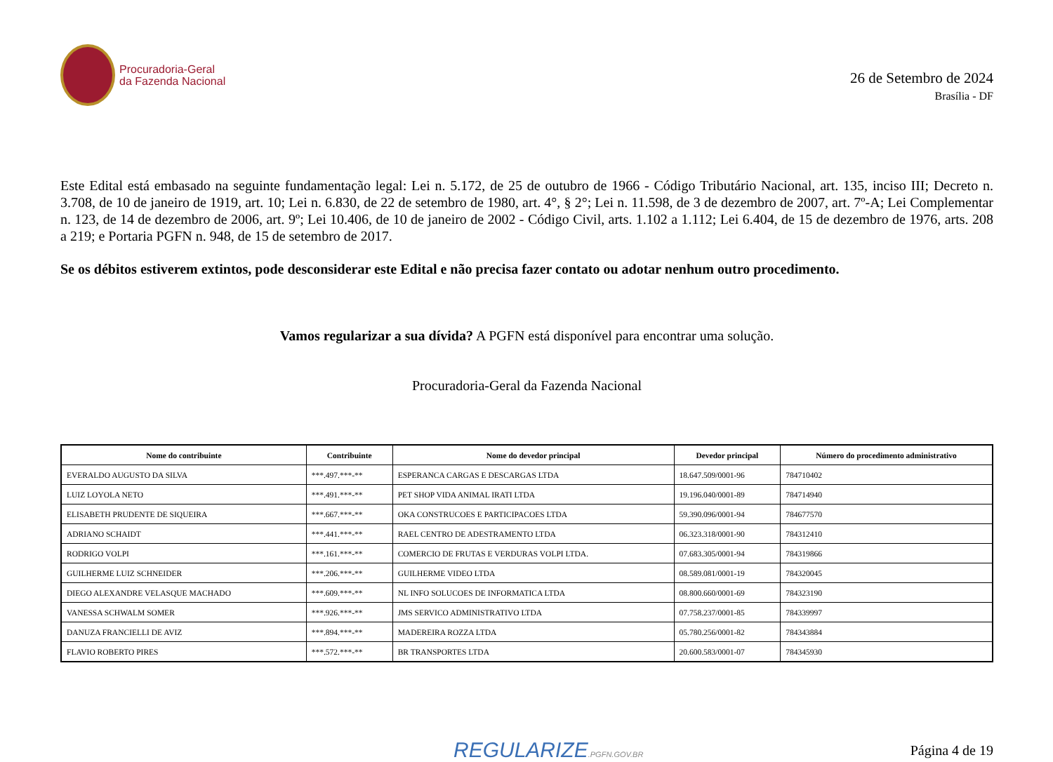Procuradoria-Geral
da Fazenda Nacional
26 de Setembro de 2024
Brasília - DF
Este Edital está embasado na seguinte fundamentação legal: Lei n. 5.172, de 25 de outubro de 1966 - Código Tributário Nacional, art. 135, inciso III; Decreto n. 3.708, de 10 de janeiro de 1919, art. 10; Lei n. 6.830, de 22 de setembro de 1980, art. 4°, § 2°; Lei n. 11.598, de 3 de dezembro de 2007, art. 7º-A; Lei Complementar n. 123, de 14 de dezembro de 2006, art. 9º; Lei 10.406, de 10 de janeiro de 2002 - Código Civil, arts. 1.102 a 1.112; Lei 6.404, de 15 de dezembro de 1976, arts. 208 a 219; e Portaria PGFN n. 948, de 15 de setembro de 2017.
Se os débitos estiverem extintos, pode desconsiderar este Edital e não precisa fazer contato ou adotar nenhum outro procedimento.
Vamos regularizar a sua dívida? A PGFN está disponível para encontrar uma solução.
Procuradoria-Geral da Fazenda Nacional
| Nome do contribuinte | Contribuinte | Nome do devedor principal | Devedor principal | Número do procedimento administrativo |
| --- | --- | --- | --- | --- |
| EVERALDO AUGUSTO DA SILVA | ***.497.***-** | ESPERANCA CARGAS E DESCARGAS LTDA | 18.647.509/0001-96 | 784710402 |
| LUIZ LOYOLA NETO | ***.491.***-** | PET SHOP VIDA ANIMAL IRATI LTDA | 19.196.040/0001-89 | 784714940 |
| ELISABETH PRUDENTE DE SIQUEIRA | ***.667.***-** | OKA CONSTRUCOES E PARTICIPACOES LTDA | 59.390.096/0001-94 | 784677570 |
| ADRIANO SCHAIDT | ***.441.***-** | RAEL CENTRO DE ADESTRAMENTO LTDA | 06.323.318/0001-90 | 784312410 |
| RODRIGO VOLPI | ***.161.***-** | COMERCIO DE FRUTAS E VERDURAS VOLPI LTDA. | 07.683.305/0001-94 | 784319866 |
| GUILHERME LUIZ SCHNEIDER | ***.206.***-** | GUILHERME VIDEO LTDA | 08.589.081/0001-19 | 784320045 |
| DIEGO ALEXANDRE VELASQUE MACHADO | ***.609.***-** | NL INFO SOLUCOES DE INFORMATICA LTDA | 08.800.660/0001-69 | 784323190 |
| VANESSA SCHWALM SOMER | ***.926.***-** | JMS SERVICO ADMINISTRATIVO LTDA | 07.758.237/0001-85 | 784339997 |
| DANUZA FRANCIELLI DE AVIZ | ***.894.***-** | MADEREIRA ROZZA LTDA | 05.780.256/0001-82 | 784343884 |
| FLAVIO ROBERTO PIRES | ***.572.***-** | BR TRANSPORTES LTDA | 20.600.583/0001-07 | 784345930 |
REGULARIZE.PGFN.GOV.BR
Página 4 de 19